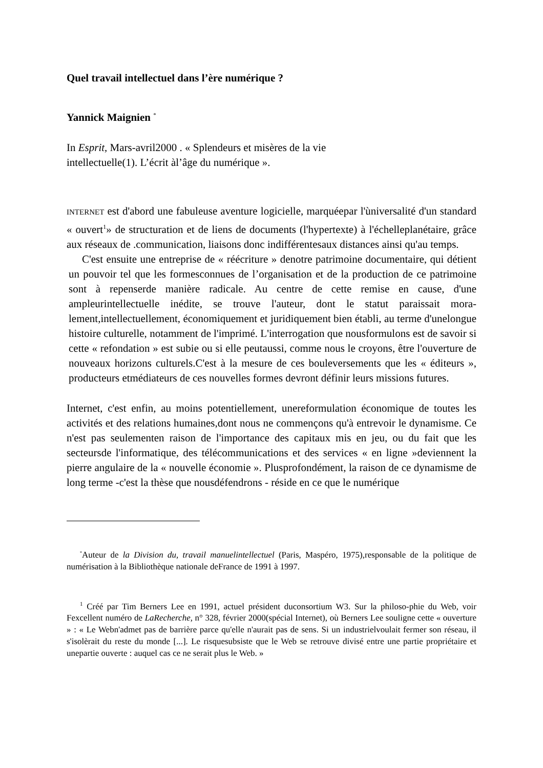Quel travail intellectuel dans l’ère numérique ?
Yannick Maignien <sup>*</sup>
In Esprit, Mars-avril2000 . « Splendeurs et misères de la vie
intellectuelle(1). L’écrit àl’âge du numérique ».
INTERNET est d'abord une fabuleuse aventure logicielle, marquéepar l'ùniversalité d'un standard « ouvert<sup>1</sup>» de structuration et de liens de documents (l'hypertexte) à l'échelleplanétaire, grâce aux réseaux de .communication, liaisons donc indifférentesaux distances ainsi qu'au temps.
C'est ensuite une entreprise de « réécriture » denotre patrimoine documentaire, qui détient un pouvoir tel que les formesconnues de l’organisation et de la production de ce patrimoine sont à repenserde manière radicale. Au centre de cette remise en cause, d'une ampleurintellectuelle inédite, se trouve l'auteur, dont le statut paraissait mora-lement,intellectuellement, économiquement et juridiquement bien établi, au terme d'unelongue histoire culturelle, notamment de l'imprimé. L'interrogation que nousformulons est de savoir si cette « refondation » est subie ou si elle peutaussi, comme nous le croyons, être l'ouverture de nouveaux horizons culturels.C'est à la mesure de ces bouleversements que les « éditeurs », producteurs etmédiateurs de ces nouvelles formes devront définir leurs missions futures.
Internet, c'est enfin, au moins potentiellement, unereformulation économique de toutes les activités et des relations humaines,dont nous ne commençons qu'à entrevoir le dynamisme. Ce n'est pas seulementen raison de l'importance des capitaux mis en jeu, ou du fait que les secteursde l'informatique, des télécommunications et des services « en ligne »deviennent la pierre angulaire de la « nouvelle économie ». Plusprofondément, la raison de ce dynamisme de long terme -c'est la thèse que nousdéfendrons - réside en ce que le numérique
<sup>*</sup> Auteur de la Division du, travail manuelintellectuel (Paris, Maspéro, 1975),responsable de la politique de numérisation à la Bibliothèque nationale deFrance de 1991 à 1997.
<sup>1</sup> Créé par Tim Berners Lee en 1991, actuel président duconsortium W3. Sur la philoso-phie du Web, voir Fexcellent numéro de LaRecherche, n° 328, février 2000(spécial Internet), où Berners Lee souligne cette « ouverture » : « Le Webn'admet pas de barrière parce qu'elle n'aurait pas de sens. Si un industrielvoulait fermer son réseau, il s'isolèrait du reste du monde [...]. Le risquesubsiste que le Web se retrouve divisé entre une partie propriétaire et unepartie ouverte : auquel cas ce ne serait plus le Web. »